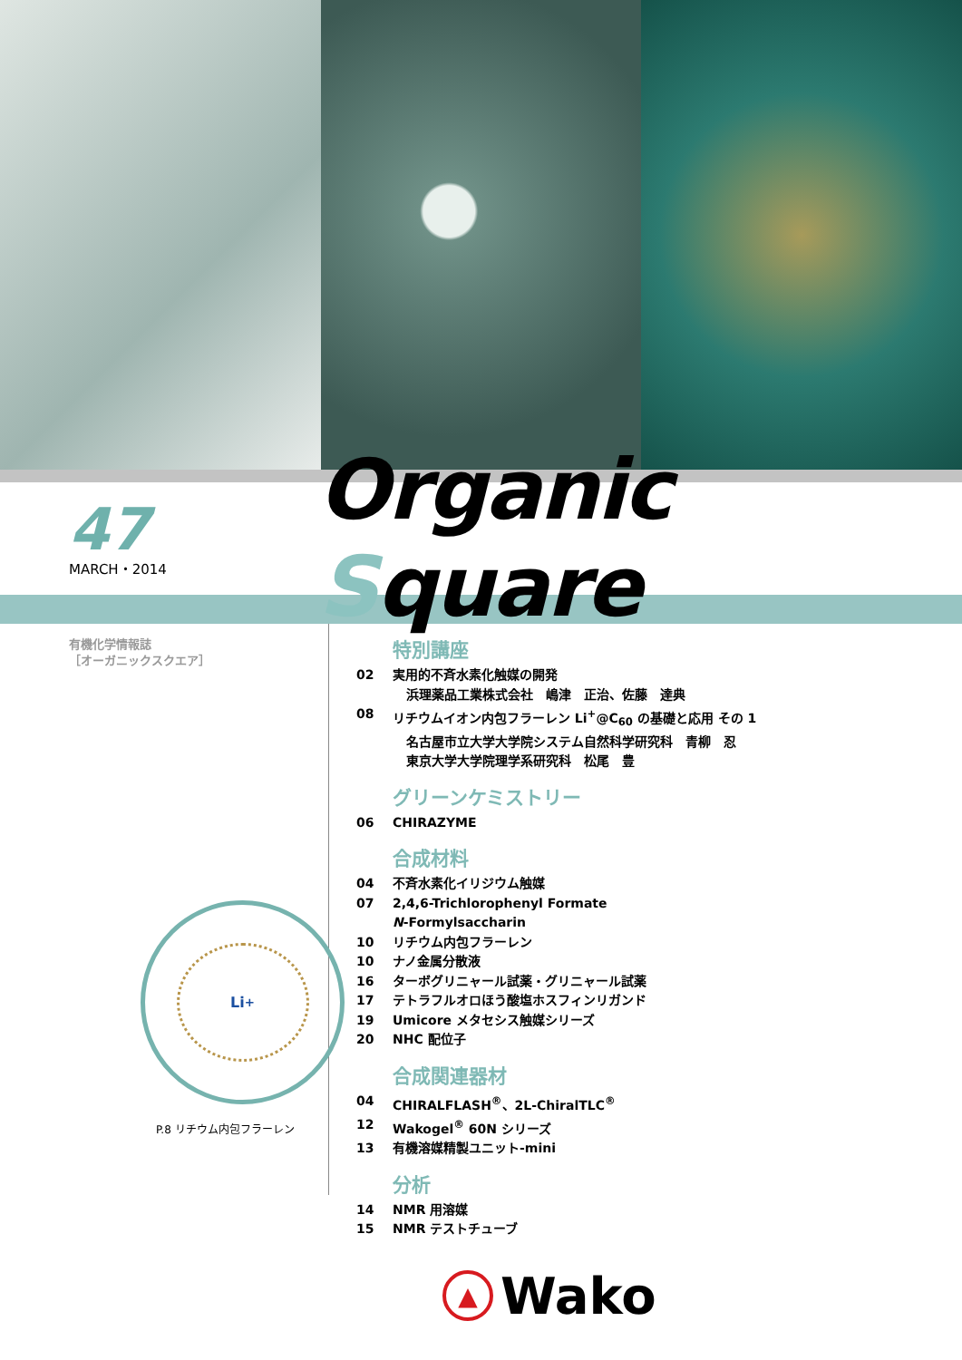47
MARCH・2014
Organic Square
有機化学情報誌
［オーガニックスクエア］
Li<sup>+</sup>
P.8 リチウム内包フラーレン
特別講座
02 実用的不斉水素化触媒の開発
浜理薬品工業株式会社　嶋津　正治、佐藤　達典
08 リチウムイオン内包フラーレン Li<sup>+</sup>@C<sub>60</sub> の基礎と応用 その 1
名古屋市立大学大学院システム自然科学研究科　青柳　忍
東京大学大学院理学系研究科　松尾　豊
グリーンケミストリー
06 CHIRAZYME
合成材料
04 不斉水素化イリジウム触媒
07 2,4,6-Trichlorophenyl Formate
N-Formylsaccharin
10 リチウム内包フラーレン
10 ナノ金属分散液
16 ターボグリニャール試薬・グリニャール試薬
17 テトラフルオロほう酸塩ホスフィンリガンド
19 Umicore メタセシス触媒シリーズ
20 NHC 配位子
合成関連器材
04 CHIRALFLASH<sup>®</sup>、2L-ChiralTLC<sup>®</sup>
12 Wakogel<sup>®</sup> 60N シリーズ
13 有機溶媒精製ユニット-mini
分析
14 NMR 用溶媒
15 NMR テストチューブ
▲
Wako